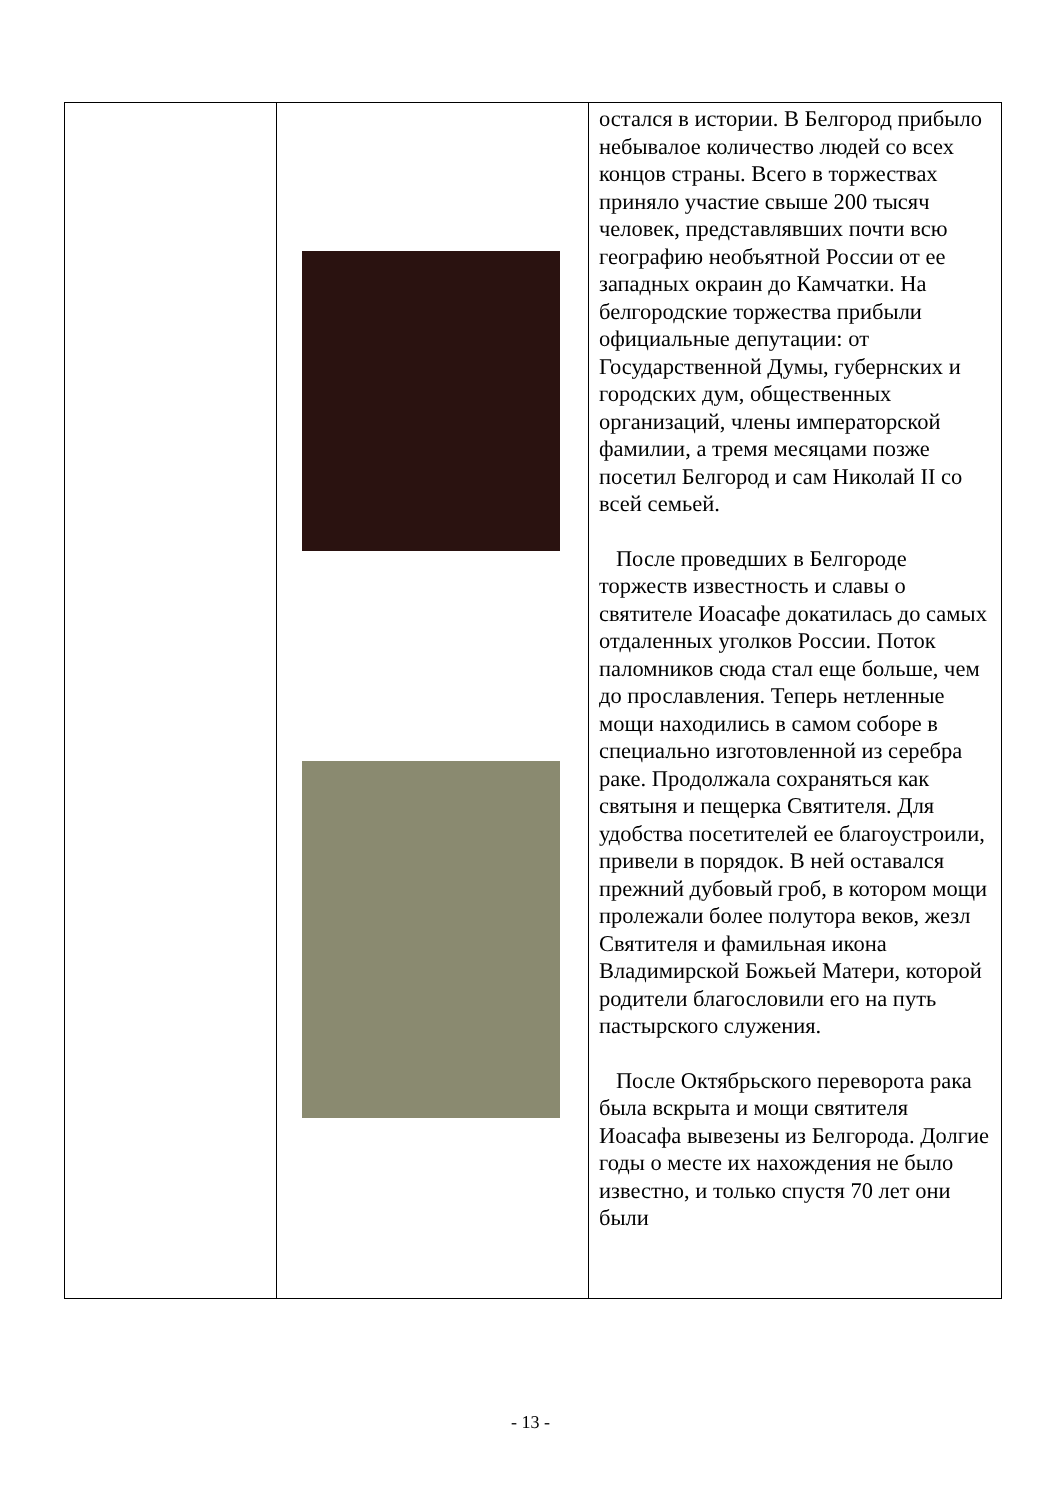| | | остался в истории. В Белгород прибыло небывалое количество людей со всех концов страны. Всего в торжествах приняло участие свыше 200 тысяч человек, представлявших почти всю географию необъятной России от ее западных окраин до Камчатки. На белгородские торжества прибыли официальные депутации: от Государственной Думы, губернских и городских дум, общественных организаций, члены императорской фамилии, а тремя месяцами позже посетил Белгород и сам Николай II со всей семьей. После проведших в Белгороде торжеств известность и славы о святителе Иоасафе докатилась до самых отдаленных уголков России. Поток паломников сюда стал еще больше, чем до прославления. Теперь нетленные мощи находились в самом соборе в специально изготовленной из серебра раке. Продолжала сохраняться как святыня и пещерка Святителя. Для удобства посетителей ее благоустроили, привели в порядок. В ней оставался прежний дубовый гроб, в котором мощи пролежали более полутора веков, жезл Святителя и фамильная икона Владимирской Божьей Матери, которой родители благословили его на путь пастырского служения. После Октябрьского переворота рака была вскрыта и мощи святителя Иоасафа вывезены из Белгорода. Долгие годы о месте их нахождения не было известно, и только спустя 70 лет они были |
- 13 -